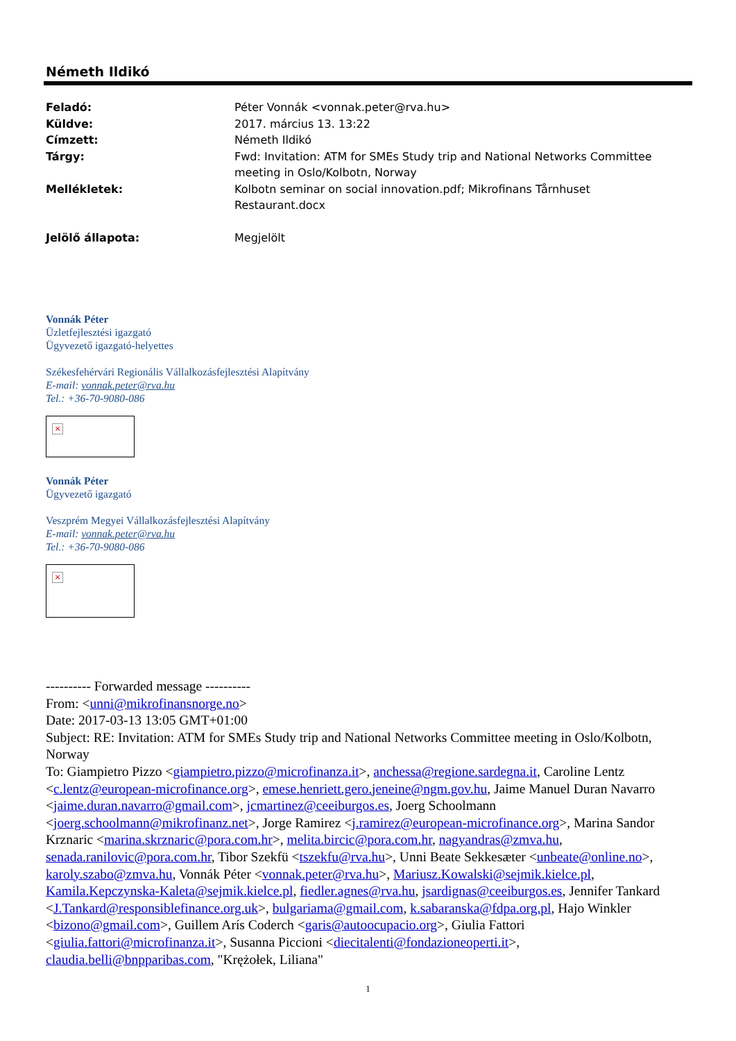Németh Ildikó
Feladó: Péter Vonnák <vonnak.peter@rva.hu>
Küldve: 2017. március 13. 13:22
Címzett: Németh Ildikó
Tárgy: Fwd: Invitation: ATM for SMEs Study trip and National Networks Committee meeting in Oslo/Kolbotn, Norway
Mellékletek: Kolbotn seminar on social innovation.pdf; Mikrofinans Tårnhuset Restaurant.docx
Jelölő állapota: Megjelölt
Vonnák Péter
Üzletfejlesztési igazgató
Ügyvezető igazgató-helyettes
Székesfehérvári Regionális Vállalkozásfejlesztési Alapítvány
E-mail: vonnak.peter@rva.hu
Tel.: +36-70-9080-086
×
Vonnák Péter
Ügyvezető igazgató
Veszprém Megyei Vállalkozásfejlesztési Alapítvány
E-mail: vonnak.peter@rva.hu
Tel.: +36-70-9080-086
×
---------- Forwarded message ----------
From: <unni@mikrofinansnorge.no>
Date: 2017-03-13 13:05 GMT+01:00
Subject: RE: Invitation: ATM for SMEs Study trip and National Networks Committee meeting in Oslo/Kolbotn, Norway
To: Giampietro Pizzo <giampietro.pizzo@microfinanza.it>, anchessa@regione.sardegna.it, Caroline Lentz <c.lentz@european-microfinance.org>, emese.henriett.gero.jeneine@ngm.gov.hu, Jaime Manuel Duran Navarro <jaime.duran.navarro@gmail.com>, jcmartinez@ceeiburgos.es, Joerg Schoolmann <joerg.schoolmann@mikrofinanz.net>, Jorge Ramirez <j.ramirez@european-microfinance.org>, Marina Sandor Krznaric <marina.skrznaric@pora.com.hr>, melita.bircic@pora.com.hr, nagyandras@zmva.hu, senada.ranilovic@pora.com.hr, Tibor Szekfü <tszekfu@rva.hu>, Unni Beate Sekkesæter <unbeate@online.no>, karoly.szabo@zmva.hu, Vonnák Péter <vonnak.peter@rva.hu>, Mariusz.Kowalski@sejmik.kielce.pl, Kamila.Kepczynska-Kaleta@sejmik.kielce.pl, fiedler.agnes@rva.hu, jsardignas@ceeiburgos.es, Jennifer Tankard <J.Tankard@responsiblefinance.org.uk>, bulgariama@gmail.com, k.sabaranska@fdpa.org.pl, Hajo Winkler <bizono@gmail.com>, Guillem Arís Coderch <garis@autoocupacio.org>, Giulia Fattori <giulia.fattori@microfinanza.it>, Susanna Piccioni <diecitalenti@fondazioneoperti.it>, claudia.belli@bnpparibas.com, "Krężołek, Liliana"
1